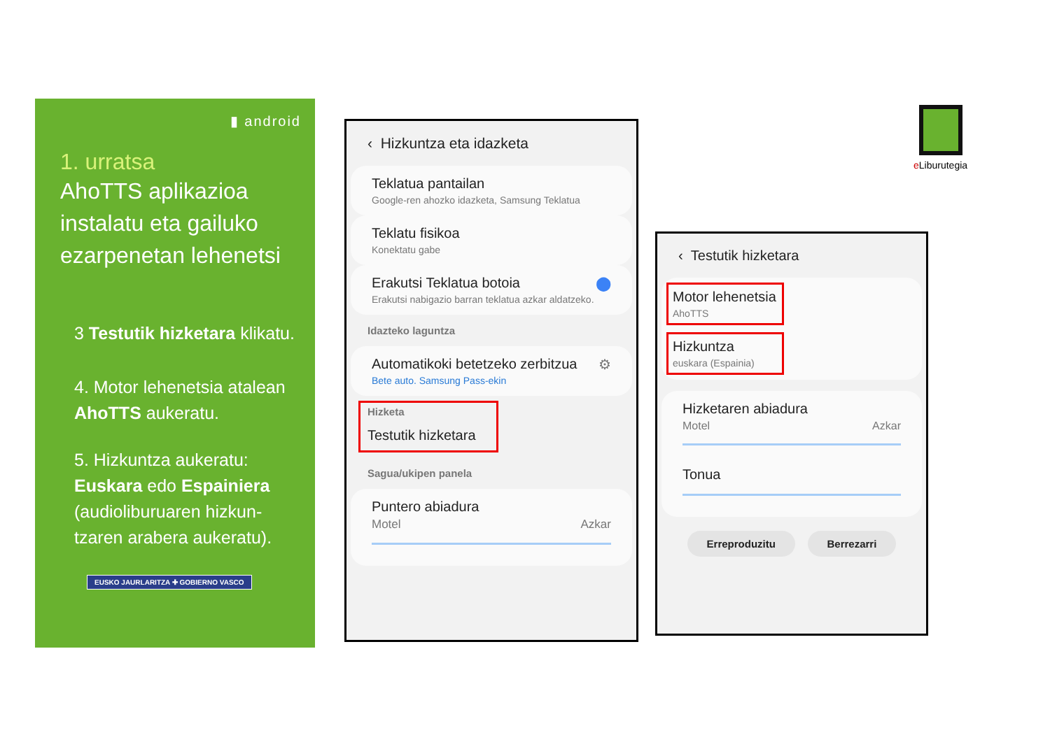▮ android
1. urratsa
AhoTTS aplikazioa instalatu eta gailuko ezarpenetan lehenetsi
3 Testutik hizketara klikatu.
4. Motor lehenetsia atalean AhoTTS aukeratu.
5. Hizkuntza aukeratu: Euskara edo Espainiera (audioliburuaren hizkun-tzaren arabera aukeratu).
EUSKO JAURLARITZA ✚ GOBIERNO VASCO
‹ Hizkuntza eta idazketa
Teklatua pantailan
Google-ren ahozko idazketa, Samsung Teklatua
Teklatu fisikoa
Konektatu gabe
Erakutsi Teklatua botoia ⬤
Erakutsi nabigazio barran teklatua azkar aldatzeko.
Idazteko laguntza
Automatikoki betetzeko zerbitzua ⚙
Bete auto. Samsung Pass-ekin
Hizketa
Testutik hizketara
Sagua/ukipen panela
Puntero abiadura
Motel Azkar
‹ Testutik hizketara
Motor lehenetsia
AhoTTS
Hizkuntza
euskara (Espainia)
Hizketaren abiadura
Motel Azkar
Tonua
Erreproduzitu Berrezarri
e Liburutegia